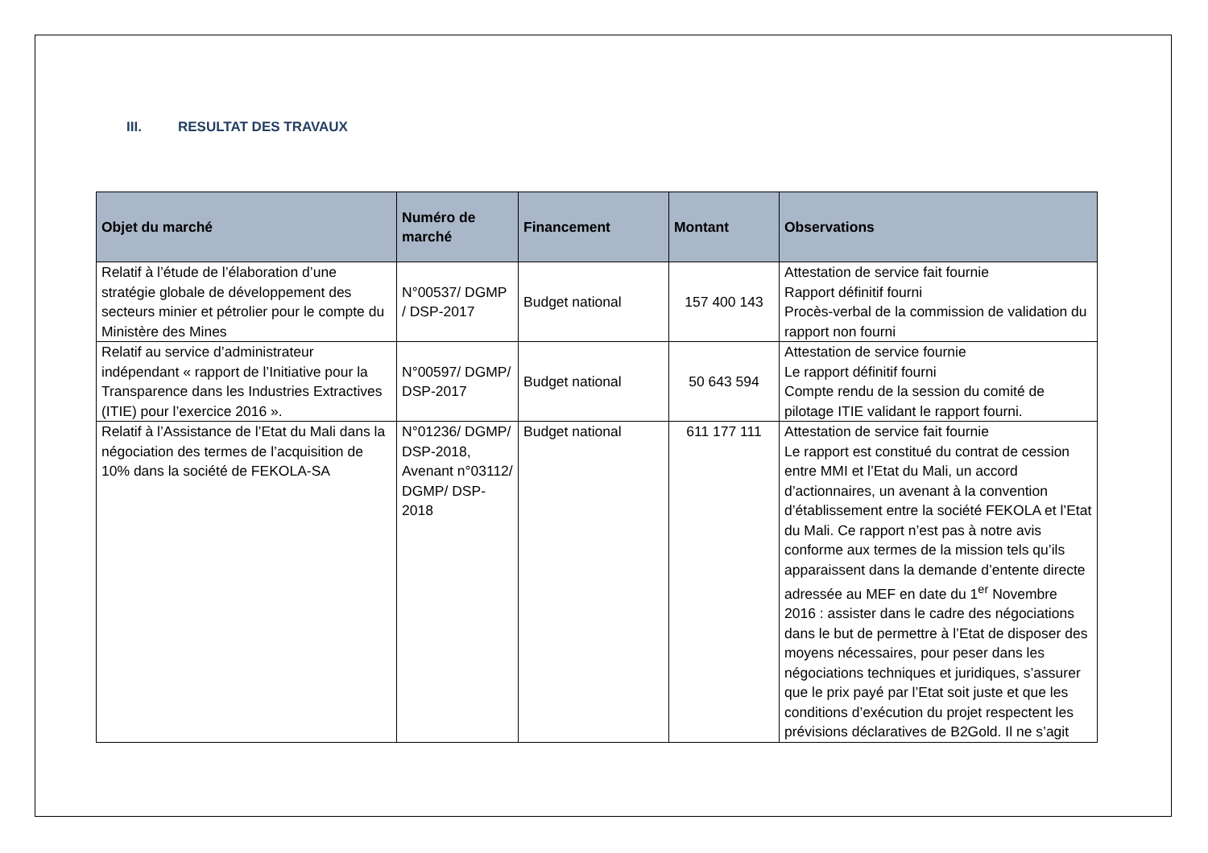III. RESULTAT DES TRAVAUX
| Objet du marché | Numéro de marché | Financement | Montant | Observations |
| --- | --- | --- | --- | --- |
| Relatif à l’étude de l’élaboration d’une stratégie globale de développement des secteurs minier et pétrolier pour le compte du Ministère des Mines | N°00537/ DGMP / DSP-2017 | Budget national | 157 400 143 | Attestation de service fait fournie Rapport définitif fourni Procès-verbal de la commission de validation du rapport non fourni |
| Relatif au service d’administrateur indépendant « rapport de l’Initiative pour la Transparence dans les Industries Extractives (ITIE) pour l’exercice 2016 ». | N°00597/ DGMP/ DSP-2017 | Budget national | 50 643 594 | Attestation de service fournie Le rapport définitif fourni Compte rendu de la session du comité de pilotage ITIE validant le rapport fourni. |
| Relatif à l’Assistance de l’Etat du Mali dans la négociation des termes de l’acquisition de 10% dans la société de FEKOLA-SA | N°01236/ DGMP/ DSP-2018, Avenant n°03112/ DGMP/ DSP-2018 | Budget national | 611 177 111 | Attestation de service fait fournie Le rapport est constitué du contrat de cession entre MMI et l’Etat du Mali, un accord d’actionnaires, un avenant à la convention d’établissement entre la société FEKOLA et l’Etat du Mali. Ce rapport n’est pas à notre avis conforme aux termes de la mission tels qu’ils apparaissent dans la demande d’entente directe adressée au MEF en date du 1<sup>er</sup> Novembre 2016 : assister dans le cadre des négociations dans le but de permettre à l’Etat de disposer des moyens nécessaires, pour peser dans les négociations techniques et juridiques, s’assurer que le prix payé par l’Etat soit juste et que les conditions d’exécution du projet respectent les prévisions déclaratives de B2Gold. Il ne s’agit |